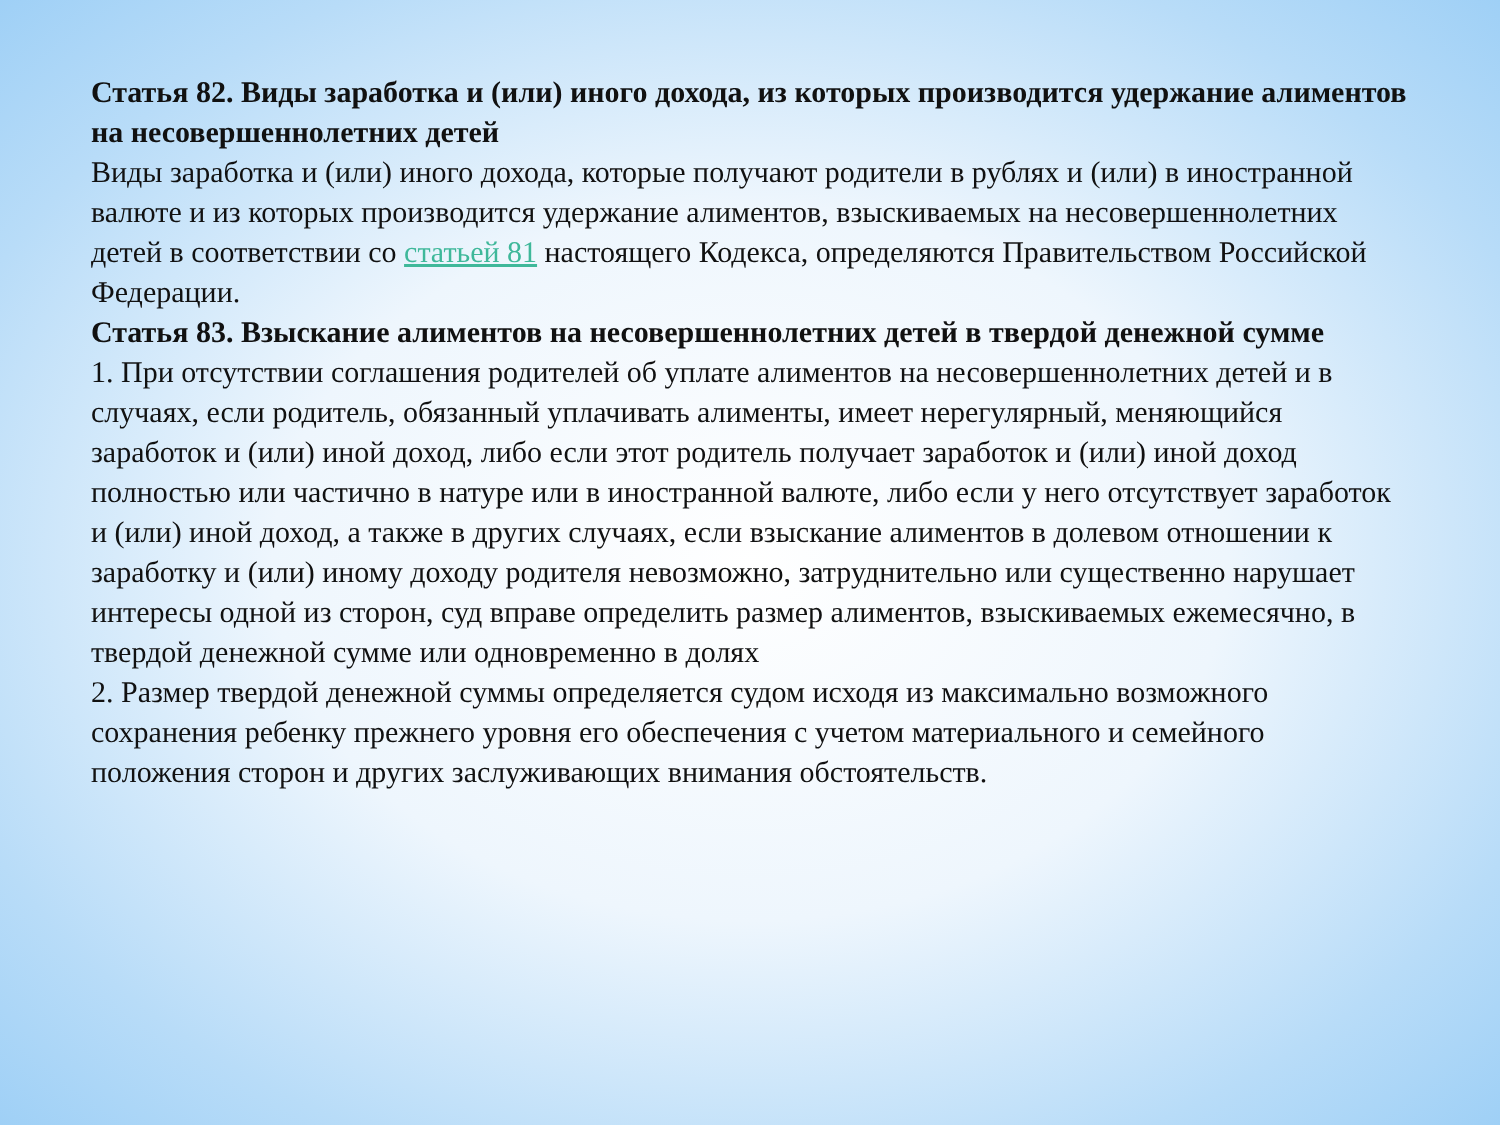Статья 82. Виды заработка и (или) иного дохода, из которых производится удержание алиментов на несовершеннолетних детей
Виды заработка и (или) иного дохода, которые получают родители в рублях и (или) в иностранной валюте и из которых производится удержание алиментов, взыскиваемых на несовершеннолетних детей в соответствии со статьей 81 настоящего Кодекса, определяются Правительством Российской Федерации.
Статья 83. Взыскание алиментов на несовершеннолетних детей в твердой денежной сумме
1. При отсутствии соглашения родителей об уплате алиментов на несовершеннолетних детей и в случаях, если родитель, обязанный уплачивать алименты, имеет нерегулярный, меняющийся заработок и (или) иной доход, либо если этот родитель получает заработок и (или) иной доход полностью или частично в натуре или в иностранной валюте, либо если у него отсутствует заработок и (или) иной доход, а также в других случаях, если взыскание алиментов в долевом отношении к заработку и (или) иному доходу родителя невозможно, затруднительно или существенно нарушает интересы одной из сторон, суд вправе определить размер алиментов, взыскиваемых ежемесячно, в твердой денежной сумме или одновременно в долях
2. Размер твердой денежной суммы определяется судом исходя из максимально возможного сохранения ребенку прежнего уровня его обеспечения с учетом материального и семейного положения сторон и других заслуживающих внимания обстоятельств.